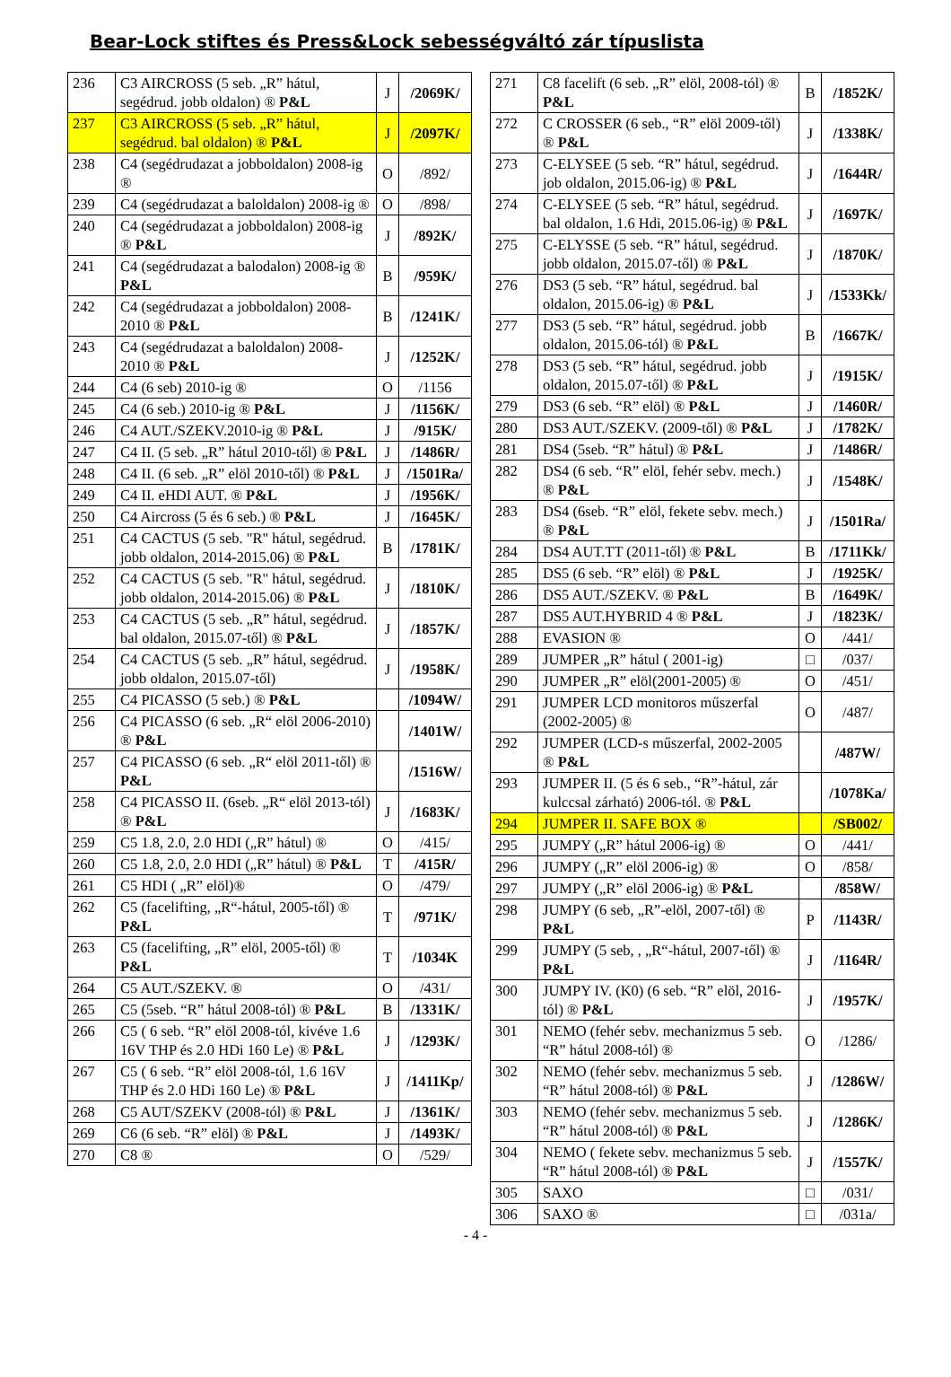Bear-Lock stiftes és Press&Lock sebességváltó zár típuslista
| 236 | C3 AIRCROSS (5 seb. „R” hátul, segédrud. jobb oldalon) ® P&L | J | /2069K/ |
| 237 | C3 AIRCROSS (5 seb. „R” hátul, segédrud. bal oldalon) ® P&L | J | /2097K/ |
| 238 | C4 (segédrudazat a jobboldalon) 2008-ig ® | O | /892/ |
| 239 | C4 (segédrudazat a baloldalon) 2008-ig ® | O | /898/ |
| 240 | C4 (segédrudazat a jobboldalon) 2008-ig ® P&L | J | /892K/ |
| 241 | C4 (segédrudazat a balodalon) 2008-ig ® P&L | B | /959K/ |
| 242 | C4 (segédrudazat a jobboldalon) 2008-2010 ® P&L | B | /1241K/ |
| 243 | C4 (segédrudazat a baloldalon) 2008-2010 ® P&L | J | /1252K/ |
| 244 | C4 (6 seb) 2010-ig ® | O | /1156 |
| 245 | C4 (6 seb.) 2010-ig ® P&L | J | /1156K/ |
| 246 | C4 AUT./SZEKV.2010-ig ® P&L | J | /915K/ |
| 247 | C4 II. (5 seb. „R” hátul 2010-től) ® P&L | J | /1486R/ |
| 248 | C4 II. (6 seb. „R” elöl 2010-től) ® P&L | J | /1501Ra/ |
| 249 | C4 II. eHDI AUT. ® P&L | J | /1956K/ |
| 250 | C4 Aircross (5 és 6 seb.) ® P&L | J | /1645K/ |
| 251 | C4 CACTUS (5 seb. "R" hátul, segédrud. jobb oldalon, 2014-2015.06) ® P&L | B | /1781K/ |
| 252 | C4 CACTUS (5 seb. "R" hátul, segédrud. jobb oldalon, 2014-2015.06) ® P&L | J | /1810K/ |
| 253 | C4 CACTUS (5 seb. „R” hátul, segédrud. bal oldalon, 2015.07-től) ® P&L | J | /1857K/ |
| 254 | C4 CACTUS (5 seb. „R” hátul, segédrud. jobb oldalon, 2015.07-től) | J | /1958K/ |
| 255 | C4 PICASSO (5 seb.) ® P&L | | /1094W/ |
| 256 | C4 PICASSO (6 seb. „R“ elöl 2006-2010) ® P&L | | /1401W/ |
| 257 | C4 PICASSO (6 seb. „R“ elöl 2011-től) ® P&L | | /1516W/ |
| 258 | C4 PICASSO II. (6seb. „R“ elöl 2013-tól) ® P&L | J | /1683K/ |
| 259 | C5 1.8, 2.0, 2.0 HDI („R” hátul) ® | O | /415/ |
| 260 | C5 1.8, 2.0, 2.0 HDI („R” hátul) ® P&L | T | /415R/ |
| 261 | C5 HDI ( „R” elöl)® | O | /479/ |
| 262 | C5 (facelifting, „R“-hátul, 2005-től) ® P&L | T | /971K/ |
| 263 | C5 (facelifting, „R” elöl, 2005-től) ® P&L | T | /1034K |
| 264 | C5 AUT./SZEKV. ® | O | /431/ |
| 265 | C5 (5seb. “R” hátul 2008-tól) ® P&L | B | /1331K/ |
| 266 | C5 ( 6 seb. “R” elöl 2008-tól, kivéve 1.6 16V THP és 2.0 HDi 160 Le) ® P&L | J | /1293K/ |
| 267 | C5 ( 6 seb. “R” elöl 2008-tól, 1.6 16V THP és 2.0 HDi 160 Le) ® P&L | J | /1411Kp/ |
| 268 | C5 AUT/SZEKV (2008-tól) ® P&L | J | /1361K/ |
| 269 | C6 (6 seb. “R” elöl) ® P&L | J | /1493K/ |
| 270 | C8 ® | O | /529/ |
| 271 | C8 facelift (6 seb. „R” elöl, 2008-tól) ® P&L | B | /1852K/ |
| 272 | C CROSSER (6 seb., “R” elöl 2009-től) ® P&L | J | /1338K/ |
| 273 | C-ELYSEE (5 seb. “R” hátul, segédrud. job oldalon, 2015.06-ig) ® P&L | J | /1644R/ |
| 274 | C-ELYSEE (5 seb. “R” hátul, segédrud. bal oldalon, 1.6 Hdi, 2015.06-ig) ® P&L | J | /1697K/ |
| 275 | C-ELYSSE (5 seb. “R” hátul, segédrud. jobb oldalon, 2015.07-től) ® P&L | J | /1870K/ |
| 276 | DS3 (5 seb. “R” hátul, segédrud. bal oldalon, 2015.06-ig) ® P&L | J | /1533Kk/ |
| 277 | DS3 (5 seb. “R” hátul, segédrud. jobb oldalon, 2015.06-tól) ® P&L | B | /1667K/ |
| 278 | DS3 (5 seb. “R” hátul, segédrud. jobb oldalon, 2015.07-től) ® P&L | J | /1915K/ |
| 279 | DS3 (6 seb. “R” elöl) ® P&L | J | /1460R/ |
| 280 | DS3 AUT./SZEKV. (2009-től) ® P&L | J | /1782K/ |
| 281 | DS4 (5seb. “R” hátul) ® P&L | J | /1486R/ |
| 282 | DS4 (6 seb. “R” elöl, fehér sebv. mech.) ® P&L | J | /1548K/ |
| 283 | DS4 (6seb. “R” elöl, fekete sebv. mech.) ® P&L | J | /1501Ra/ |
| 284 | DS4 AUT.TT (2011-től) ® P&L | B | /1711Kk/ |
| 285 | DS5 (6 seb. “R” elöl) ® P&L | J | /1925K/ |
| 286 | DS5 AUT./SZEKV. ® P&L | B | /1649K/ |
| 287 | DS5 AUT.HYBRID 4 ® P&L | J | /1823K/ |
| 288 | EVASION ® | O | /441/ |
| 289 | JUMPER „R” hátul ( 2001-ig) | □ | /037/ |
| 290 | JUMPER „R” elöl(2001-2005) ® | O | /451/ |
| 291 | JUMPER LCD monitoros műszerfal (2002-2005) ® | O | /487/ |
| 292 | JUMPER (LCD-s műszerfal, 2002-2005 ® P&L | | /487W/ |
| 293 | JUMPER II. (5 és 6 seb., “R”-hátul, zár kulccsal zárható) 2006-tól. ® P&L | | /1078Ka/ |
| 294 | JUMPER II. SAFE BOX ® | | /SB002/ |
| 295 | JUMPY („R” hátul 2006-ig) ® | O | /441/ |
| 296 | JUMPY („R” elöl 2006-ig) ® | O | /858/ |
| 297 | JUMPY („R” elöl 2006-ig) ® P&L | | /858W/ |
| 298 | JUMPY (6 seb, „R”-elöl, 2007-től) ® P&L | P | /1143R/ |
| 299 | JUMPY (5 seb, , „R“-hátul, 2007-től) ® P&L | J | /1164R/ |
| 300 | JUMPY IV. (K0) (6 seb. “R” elöl, 2016-tól) ® P&L | J | /1957K/ |
| 301 | NEMO (fehér sebv. mechanizmus 5 seb. “R” hátul 2008-tól) ® | O | /1286/ |
| 302 | NEMO (fehér sebv. mechanizmus 5 seb. “R” hátul 2008-tól) ® P&L | J | /1286W/ |
| 303 | NEMO (fehér sebv. mechanizmus 5 seb. “R” hátul 2008-tól) ® P&L | J | /1286K/ |
| 304 | NEMO ( fekete sebv. mechanizmus 5 seb. “R” hátul 2008-tól) ® P&L | J | /1557K/ |
| 305 | SAXO | □ | /031/ |
| 306 | SAXO ® | □ | /031a/ |
- 4 -